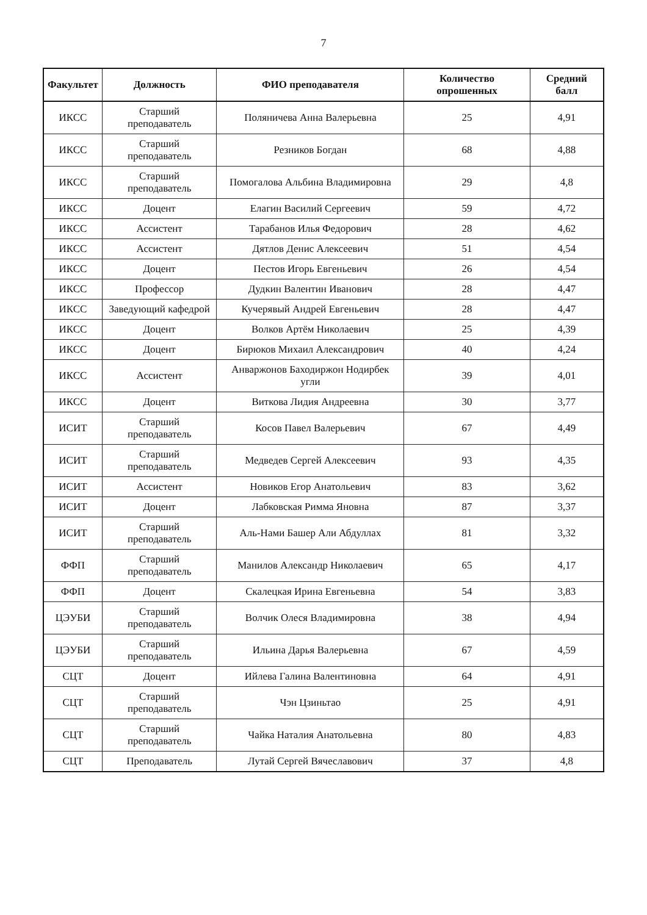7
| Факультет | Должность | ФИО преподавателя | Количество опрошенных | Средний балл |
| --- | --- | --- | --- | --- |
| ИКСС | Старший преподаватель | Поляничева Анна Валерьевна | 25 | 4,91 |
| ИКСС | Старший преподаватель | Резников Богдан | 68 | 4,88 |
| ИКСС | Старший преподаватель | Помогалова Альбина Владимировна | 29 | 4,8 |
| ИКСС | Доцент | Елагин Василий Сергеевич | 59 | 4,72 |
| ИКСС | Ассистент | Тарабанов Илья Федорович | 28 | 4,62 |
| ИКСС | Ассистент | Дятлов Денис Алексеевич | 51 | 4,54 |
| ИКСС | Доцент | Пестов Игорь Евгеньевич | 26 | 4,54 |
| ИКСС | Профессор | Дудкин Валентин Иванович | 28 | 4,47 |
| ИКСС | Заведующий кафедрой | Кучерявый Андрей Евгеньевич | 28 | 4,47 |
| ИКСС | Доцент | Волков Артём Николаевич | 25 | 4,39 |
| ИКСС | Доцент | Бирюков Михаил Александрович | 40 | 4,24 |
| ИКСС | Ассистент | Анваржонов Баходиржон Нодирбек угли | 39 | 4,01 |
| ИКСС | Доцент | Виткова Лидия Андреевна | 30 | 3,77 |
| ИСИТ | Старший преподаватель | Косов Павел Валерьевич | 67 | 4,49 |
| ИСИТ | Старший преподаватель | Медведев Сергей Алексеевич | 93 | 4,35 |
| ИСИТ | Ассистент | Новиков Егор Анатольевич | 83 | 3,62 |
| ИСИТ | Доцент | Лабковская Римма Яновна | 87 | 3,37 |
| ИСИТ | Старший преподаватель | Аль-Нами Башер Али Абдуллах | 81 | 3,32 |
| ФФП | Старший преподаватель | Манилов Александр Николаевич | 65 | 4,17 |
| ФФП | Доцент | Скалецкая Ирина Евгеньевна | 54 | 3,83 |
| ЦЭУБИ | Старший преподаватель | Волчик Олеся Владимировна | 38 | 4,94 |
| ЦЭУБИ | Старший преподаватель | Ильина Дарья Валерьевна | 67 | 4,59 |
| СЦТ | Доцент | Ийлева Галина Валентиновна | 64 | 4,91 |
| СЦТ | Старший преподаватель | Чэн Цзиньтао | 25 | 4,91 |
| СЦТ | Старший преподаватель | Чайка Наталия Анатольевна | 80 | 4,83 |
| СЦТ | Преподаватель | Лутай Сергей Вячеславович | 37 | 4,8 |